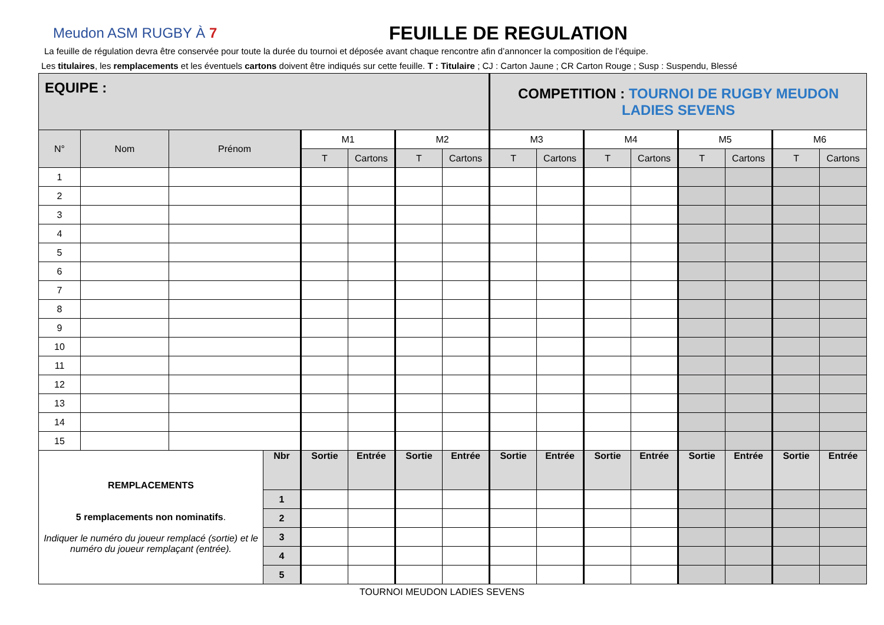Meudon ASM RUGBY À 7
FEUILLE DE REGULATION
La feuille de régulation devra être conservée pour toute la durée du tournoi et déposée avant chaque rencontre afin d’annoncer la composition de l’équipe.
Les titulaires, les remplacements et les éventuels cartons doivent être indiqués sur cette feuille. T : Titulaire ; CJ : Carton Jaune ; CR Carton Rouge ; Susp : Suspendu, Blessé
| EQUIPE : | | | | | | | | COMPETITION : TOURNOI DE RUGBY MEUDON LADIES SEVENS | | | | | | | |
| N° | Nom | Prénom | | M1 | | M2 | | M3 | | M4 | | M5 | | M6 | |
| | | | | T | Cartons | T | Cartons | T | Cartons | T | Cartons | T | Cartons | T | Cartons |
| 1 | | | | | | | | | | | | | | | |
| 2 | | | | | | | | | | | | | | | |
| 3 | | | | | | | | | | | | | | | |
| 4 | | | | | | | | | | | | | | | |
| 5 | | | | | | | | | | | | | | | |
| 6 | | | | | | | | | | | | | | | |
| 7 | | | | | | | | | | | | | | | |
| 8 | | | | | | | | | | | | | | | |
| 9 | | | | | | | | | | | | | | | |
| 10 | | | | | | | | | | | | | | | |
| 11 | | | | | | | | | | | | | | | |
| 12 | | | | | | | | | | | | | | | |
| 13 | | | | | | | | | | | | | | | |
| 14 | | | | | | | | | | | | | | | |
| 15 | | | | | | | | | | | | | | | |
| REMPLACEMENTS 5 remplacements non nominatifs . Indiquer le numéro du joueur remplacé (sortie) et le numéro du joueur remplaçant (entrée). | | | Nbr | Sortie | Entrée | Sortie | Entrée | Sortie | Entrée | Sortie | Entrée | Sortie | Entrée | Sortie | Entrée |
| | | | 1 | | | | | | | | | | | | |
| | | | 2 | | | | | | | | | | | | |
| | | | 3 | | | | | | | | | | | | |
| | | | 4 | | | | | | | | | | | | |
| | | | 5 | | | | | | | | | | | | |
TOURNOI MEUDON LADIES SEVENS